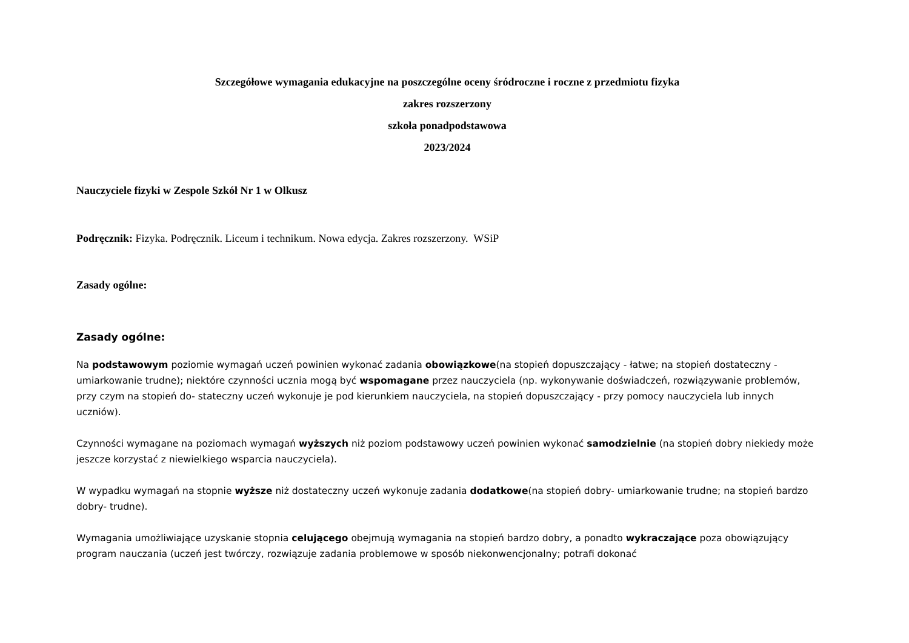Szczegółowe wymagania edukacyjne na poszczególne oceny śródroczne i roczne z przedmiotu fizyka
zakres rozszerzony
szkoła ponadpodstawowa
2023/2024
Nauczyciele fizyki w Zespole Szkół Nr 1 w Olkusz
Podręcznik: Fizyka. Podręcznik. Liceum i technikum. Nowa edycja. Zakres rozszerzony. WSiP
Zasady ogólne:
Zasady ogólne:
Na podstawowym poziomie wymagań uczeń powinien wykonać zadania obowiązkowe(na stopień dopuszczający - łatwe; na stopień dostateczny - umiarkowanie trudne); niektóre czynności ucznia mogą być wspomagane przez nauczyciela (np. wykonywanie doświadczeń, rozwiązywanie problemów, przy czym na stopień do- stateczny uczeń wykonuje je pod kierunkiem nauczyciela, na stopień dopuszczający - przy pomocy nauczyciela lub innych uczniów).
Czynności wymagane na poziomach wymagań wyższych niż poziom podstawowy uczeń powinien wykonać samodzielnie (na stopień dobry niekiedy może jeszcze korzystać z niewielkiego wsparcia nauczyciela).
W wypadku wymagań na stopnie wyższe niż dostateczny uczeń wykonuje zadania dodatkowe(na stopień dobry- umiarkowanie trudne; na stopień bardzo dobry- trudne).
Wymagania umożliwiające uzyskanie stopnia celującego obejmują wymagania na stopień bardzo dobry, a ponadto wykraczające poza obowiązujący program nauczania (uczeń jest twórczy, rozwiązuje zadania problemowe w sposób niekonwencjonalny; potrafi dokonać